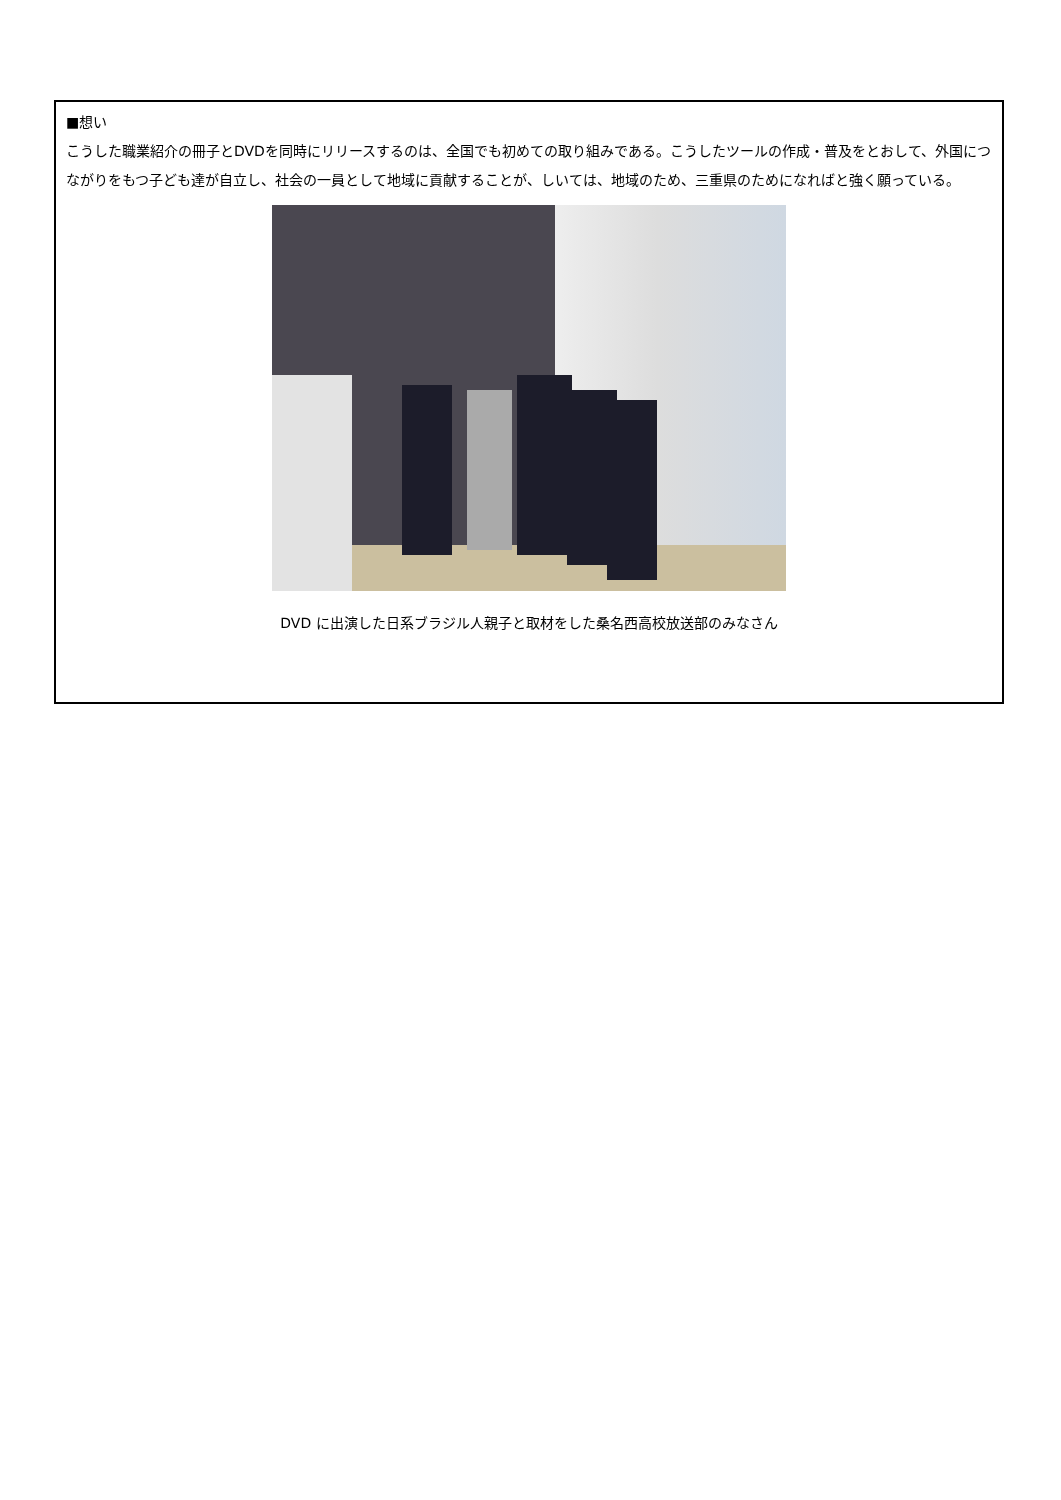■想い
こうした職業紹介の冊子とDVDを同時にリリースするのは、全国でも初めての取り組みである。こうしたツールの作成・普及をとおして、外国につながりをもつ子ども達が自立し、社会の一員として地域に貢献することが、しいては、地域のため、三重県のためになればと強く願っている。
DVD に出演した日系ブラジル人親子と取材をした桑名西高校放送部のみなさん